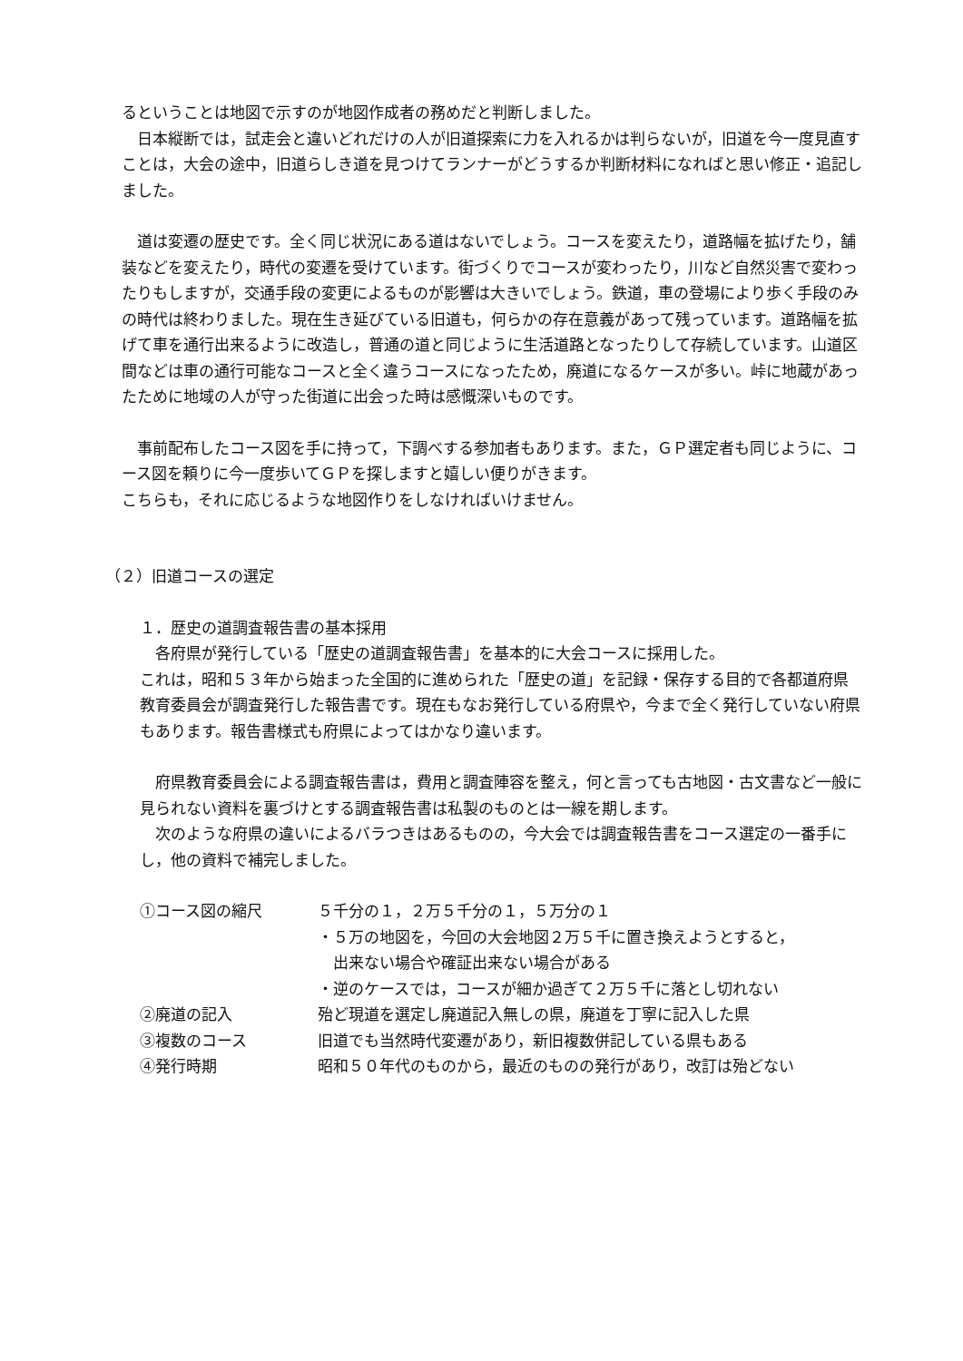るということは地図で示すのが地図作成者の務めだと判断しました。
　日本縦断では，試走会と違いどれだけの人が旧道探索に力を入れるかは判らないが，旧道を今一度見直すことは，大会の途中，旧道らしき道を見つけてランナーがどうするか判断材料になればと思い修正・追記しました。
　道は変遷の歴史です。全く同じ状況にある道はないでしょう。コースを変えたり，道路幅を拡げたり，舗装などを変えたり，時代の変遷を受けています。街づくりでコースが変わったり，川など自然災害で変わったりもしますが，交通手段の変更によるものが影響は大きいでしょう。鉄道，車の登場により歩く手段のみの時代は終わりました。現在生き延びている旧道も，何らかの存在意義があって残っています。道路幅を拡げて車を通行出来るように改造し，普通の道と同じように生活道路となったりして存続しています。山道区間などは車の通行可能なコースと全く違うコースになったため，廃道になるケースが多い。峠に地蔵があったために地域の人が守った街道に出会った時は感慨深いものです。
　事前配布したコース図を手に持って，下調べする参加者もあります。また，ＧＰ選定者も同じように、コース図を頼りに今一度歩いてＧＰを探しますと嬉しい便りがきます。
こちらも，それに応じるような地図作りをしなければいけません。
（２）旧道コースの選定
１．歴史の道調査報告書の基本採用
　各府県が発行している「歴史の道調査報告書」を基本的に大会コースに採用した。
これは，昭和５３年から始まった全国的に進められた「歴史の道」を記録・保存する目的で各都道府県教育委員会が調査発行した報告書です。現在もなお発行している府県や，今まで全く発行していない府県もあります。報告書様式も府県によってはかなり違います。
　府県教育委員会による調査報告書は，費用と調査陣容を整え，何と言っても古地図・古文書など一般に見られない資料を裏づけとする調査報告書は私製のものとは一線を期します。
　次のような府県の違いによるバラつきはあるものの，今大会では調査報告書をコース選定の一番手にし，他の資料で補完しました。
| ①コース図の縮尺 | ５千分の１，２万５千分の１，５万分の１ ・５万の地図を，今回の大会地図２万５千に置き換えようとすると， 出来ない場合や確証出来ない場合がある ・逆のケースでは，コースが細か過ぎて２万５千に落とし切れない |
| ②廃道の記入 | 殆ど現道を選定し廃道記入無しの県，廃道を丁寧に記入した県 |
| ③複数のコース | 旧道でも当然時代変遷があり，新旧複数併記している県もある |
| ④発行時期 | 昭和５０年代のものから，最近のものの発行があり，改訂は殆どない |